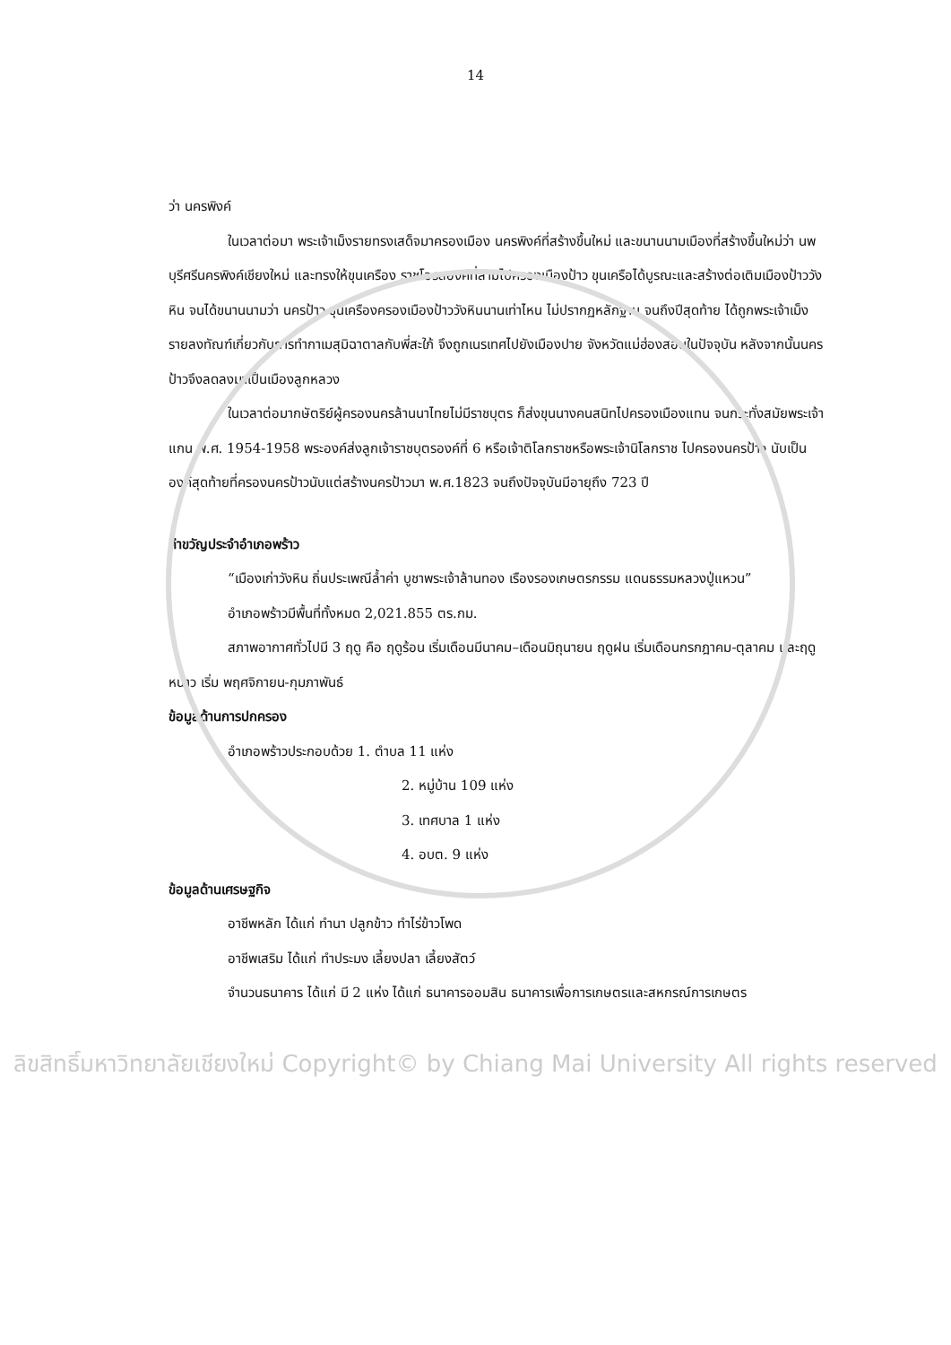14
ว่า นครพิงค์
ในเวลาต่อมา พระเจ้าเม็งรายทรงเสด็จมาครองเมือง นครพิงค์ที่สร้างขึ้นใหม่ และขนานนามเมืองที่สร้างขึ้นใหม่ว่า นพบุรีศรีนครพิงค์เชียงใหม่ และทรงให้ขุนเครือง ราชโอรสองค์ที่สามไปครองเมืองป้าว ขุนเครือได้บูรณะและสร้างต่อเติมเมืองป้าววังหิน จนได้ขนานนามว่า นครป้าว ขุนเครืองครองเมืองป้าววังหินนานเท่าไหน ไม่ปรากฏหลักฐาน จนถึงปีสุดท้าย ได้ถูกพระเจ้าเม็งรายลงทัณฑ์เกี่ยวกับการทำกาเมสุมิฉาตาลกับพี่สะใภ้ จึงถูกเนรเทศไปยังเมืองปาย จังหวัดแม่ฮ่องสอนในปัจจุบัน หลังจากนั้นนครป้าวจึงลดลงมาเป็นเมืองลูกหลวง
ในเวลาต่อมากษัตริย์ผู้ครองนครล้านนาไทยไม่มีราชบุตร ก็ส่งขุนนางคนสนิทไปครองเมืองแทน จนกระทั่งสมัยพระเจ้าแกน พ.ศ. 1954-1958 พระองค์ส่งลูกเจ้าราชบุตรองค์ที่ 6 หรือเจ้าติโลกราชหรือพระเจ้านิโลกราช ไปครองนครป้าว นับเป็นองค์สุดท้ายที่ครองนครป้าวนับแต่สร้างนครป้าวมา พ.ศ.1823 จนถึงปัจจุบันมีอายุถึง 723 ปี
คำขวัญประจำอำเภอพร้าว
“เมืองเก่าวังหิน ถิ่นประเพณีล้ำค่า บูชาพระเจ้าล้านทอง เรืองรองเกษตรกรรม แดนธรรมหลวงปู่แหวน”
อำเภอพร้าวมีพื้นที่ทั้งหมด 2,021.855 ตร.กม.
สภาพอากาศทั่วไปมี 3 ฤดู คือ ฤดูร้อน เริ่มเดือนมีนาคม–เดือนมิถุนายน ฤดูฝน เริ่มเดือนกรกฎาคม-ตุลาคม และฤดูหนาว เริ่ม พฤศจิกายน-กุมภาพันธ์
ข้อมูลด้านการปกครอง
อำเภอพร้าวประกอบด้วย 1. ตำบล 11 แห่ง
2. หมู่บ้าน 109 แห่ง
3. เทศบาล 1 แห่ง
4. อบต. 9 แห่ง
ข้อมูลด้านเศรษฐกิจ
อาชีพหลัก ได้แก่ ทำนา ปลูกข้าว ทำไร่ข้าวโพด
อาชีพเสริม ได้แก่ ทำประมง เลี้ยงปลา เลี้ยงสัตว์
จำนวนธนาคาร ได้แก่ มี 2 แห่ง ได้แก่ ธนาคารออมสิน ธนาคารเพื่อการเกษตรและสหกรณ์การเกษตร
ลิขสิทธิ์มหาวิทยาลัยเชียงใหม่ Copyright© by Chiang Mai University All rights reserved